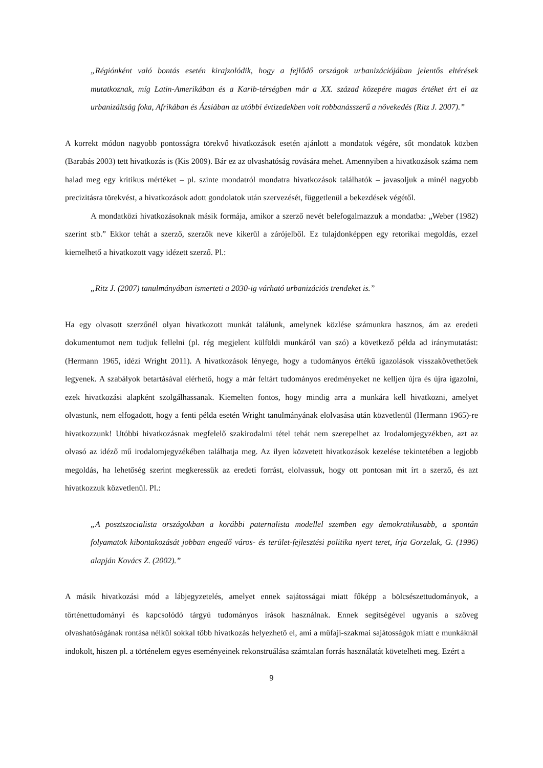„Régiónként való bontás esetén kirajzolódik, hogy a fejlődő országok urbanizációjában jelentős eltérések mutatkoznak, míg Latin-Amerikában és a Karib-térségben már a XX. század közepére magas értéket ért el az urbanizáltság foka, Afrikában és Ázsiában az utóbbi évtizedekben volt robbanásszerű a növekedés (Ritz J. 2007).”
A korrekt módon nagyobb pontosságra törekvő hivatkozások esetén ajánlott a mondatok végére, sőt mondatok közben (Barabás 2003) tett hivatkozás is (Kis 2009). Bár ez az olvashatóság rovására mehet. Amennyiben a hivatkozások száma nem halad meg egy kritikus mértéket – pl. szinte mondatról mondatra hivatkozások találhatók – javasoljuk a minél nagyobb precizitásra törekvést, a hivatkozások adott gondolatok után szervezését, függetlenül a bekezdések végétől.
A mondatközi hivatkozásoknak másik formája, amikor a szerző nevét belefogalmazzuk a mondatba: „Weber (1982) szerint stb.” Ekkor tehát a szerző, szerzők neve kikerül a zárójelből. Ez tulajdonképpen egy retorikai megoldás, ezzel kiemelhető a hivatkozott vagy idézett szerző. Pl.:
„Ritz J. (2007) tanulmányában ismerteti a 2030-ig várható urbanizációs trendeket is.”
Ha egy olvasott szerzőnél olyan hivatkozott munkát találunk, amelynek közlése számunkra hasznos, ám az eredeti dokumentumot nem tudjuk fellelni (pl. rég megjelent külföldi munkáról van szó) a következő példa ad iránymutatást: (Hermann 1965, idézi Wright 2011). A hivatkozások lényege, hogy a tudományos értékű igazolások visszakövethetőek legyenek. A szabályok betartásával elérhető, hogy a már feltárt tudományos eredményeket ne kelljen újra és újra igazolni, ezek hivatkozási alapként szolgálhassanak. Kiemelten fontos, hogy mindig arra a munkára kell hivatkozni, amelyet olvastunk, nem elfogadott, hogy a fenti példa esetén Wright tanulmányának elolvasása után közvetlenül (Hermann 1965)-re hivatkozzunk! Utóbbi hivatkozásnak megfelelő szakirodalmi tétel tehát nem szerepelhet az Irodalomjegyzékben, azt az olvasó az idéző mű irodalomjegyzékében találhatja meg. Az ilyen közvetett hivatkozások kezelése tekintetében a legjobb megoldás, ha lehetőség szerint megkeressük az eredeti forrást, elolvassuk, hogy ott pontosan mit írt a szerző, és azt hivatkozzuk közvetlenül. Pl.:
„A posztszocialista országokban a korábbi paternalista modellel szemben egy demokratikusabb, a spontán folyamatok kibontakozását jobban engedő város- és terület-fejlesztési politika nyert teret, írja Gorzelak, G. (1996) alapján Kovács Z. (2002).”
A másik hivatkozási mód a lábjegyzetelés, amelyet ennek sajátosságai miatt főképp a bölcsészettudományok, a történettudományi és kapcsolódó tárgyú tudományos írások használnak. Ennek segítségével ugyanis a szöveg olvashatóságának rontása nélkül sokkal több hivatkozás helyezhető el, ami a műfaji-szakmai sajátosságok miatt e munkáknál indokolt, hiszen pl. a történelem egyes eseményeinek rekonstruálása számtalan forrás használatát követelheti meg. Ezért a
9